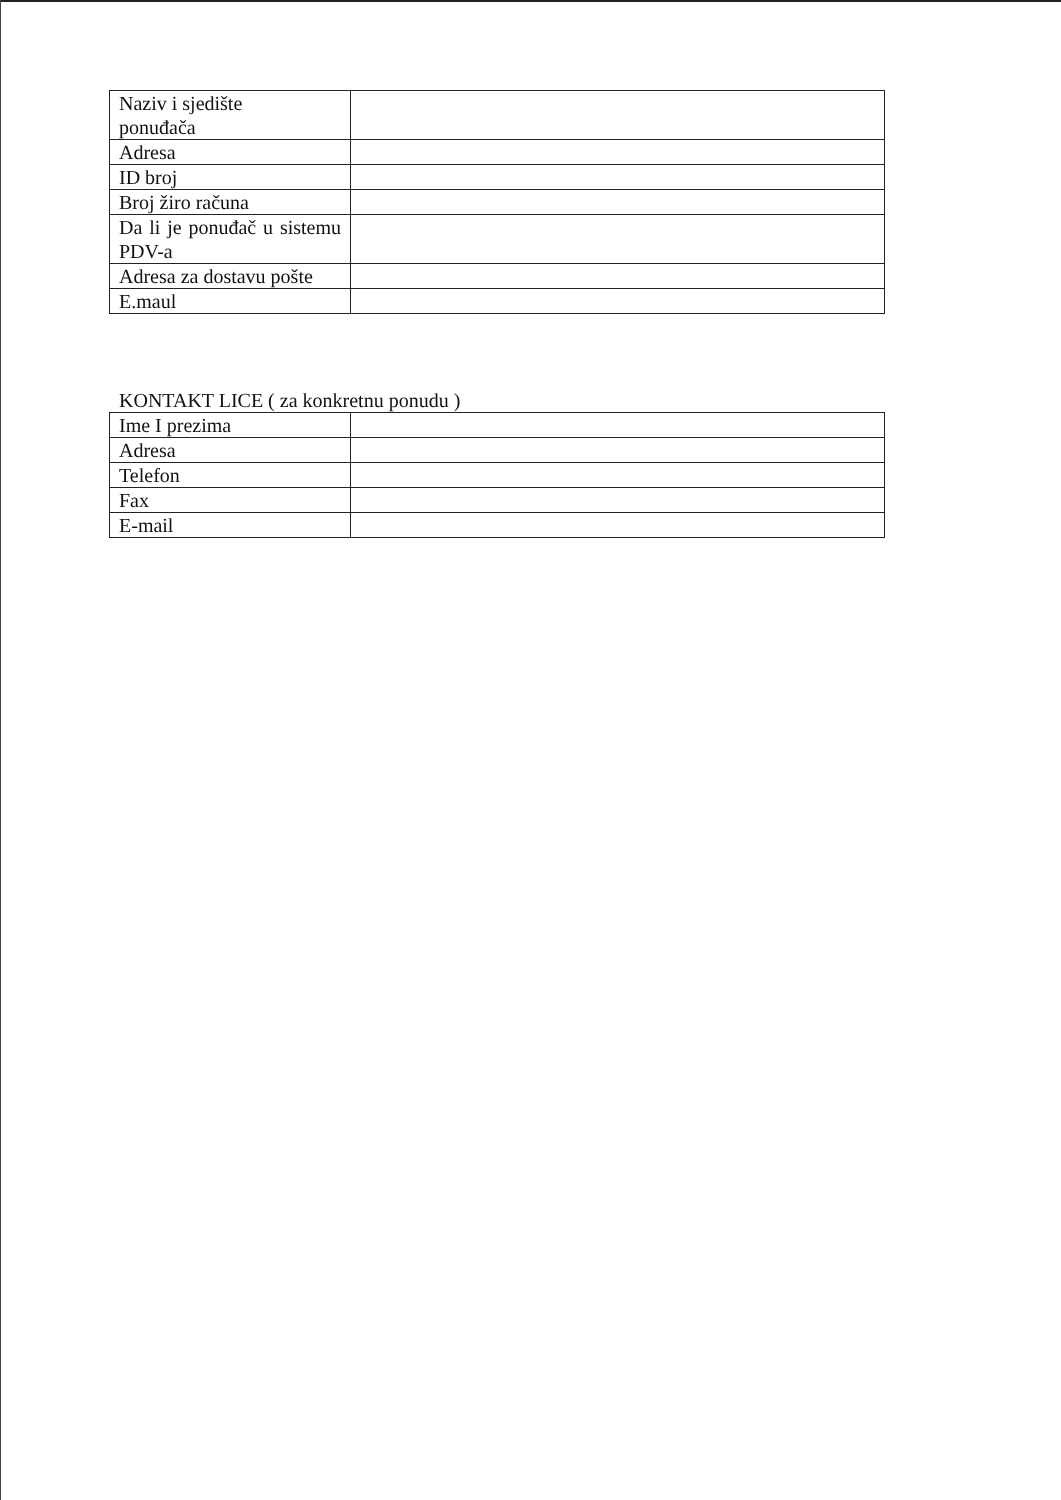| Naziv i sjedište ponuđača | |
| Adresa | |
| ID broj | |
| Broj žiro računa | |
| Da li je ponuđač u sistemu PDV-a | |
| Adresa za dostavu pošte | |
| E.maul | |
KONTAKT LICE ( za konkretnu ponudu )
| Ime I prezima | |
| Adresa | |
| Telefon | |
| Fax | |
| E-mail | |